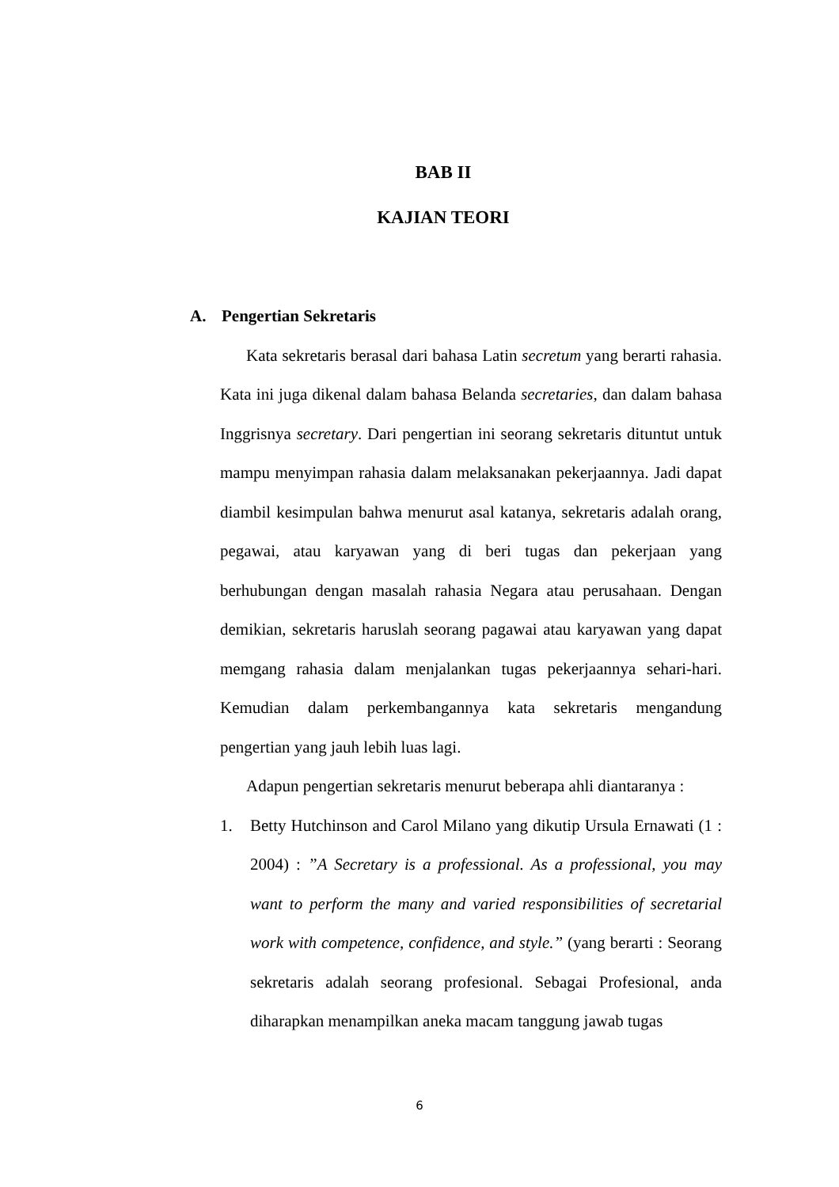BAB II
KAJIAN TEORI
A. Pengertian Sekretaris
Kata sekretaris berasal dari bahasa Latin secretum yang berarti rahasia. Kata ini juga dikenal dalam bahasa Belanda secretaries, dan dalam bahasa Inggrisnya secretary. Dari pengertian ini seorang sekretaris dituntut untuk mampu menyimpan rahasia dalam melaksanakan pekerjaannya. Jadi dapat diambil kesimpulan bahwa menurut asal katanya, sekretaris adalah orang, pegawai, atau karyawan yang di beri tugas dan pekerjaan yang berhubungan dengan masalah rahasia Negara atau perusahaan. Dengan demikian, sekretaris haruslah seorang pagawai atau karyawan yang dapat memgang rahasia dalam menjalankan tugas pekerjaannya sehari-hari. Kemudian dalam perkembangannya kata sekretaris mengandung pengertian yang jauh lebih luas lagi.
Adapun pengertian sekretaris menurut beberapa ahli diantaranya :
1. Betty Hutchinson and Carol Milano yang dikutip Ursula Ernawati (1 : 2004) : ”A Secretary is a professional. As a professional, you may want to perform the many and varied responsibilities of secretarial work with competence, confidence, and style.” (yang berarti : Seorang sekretaris adalah seorang profesional. Sebagai Profesional, anda diharapkan menampilkan aneka macam tanggung jawab tugas
6